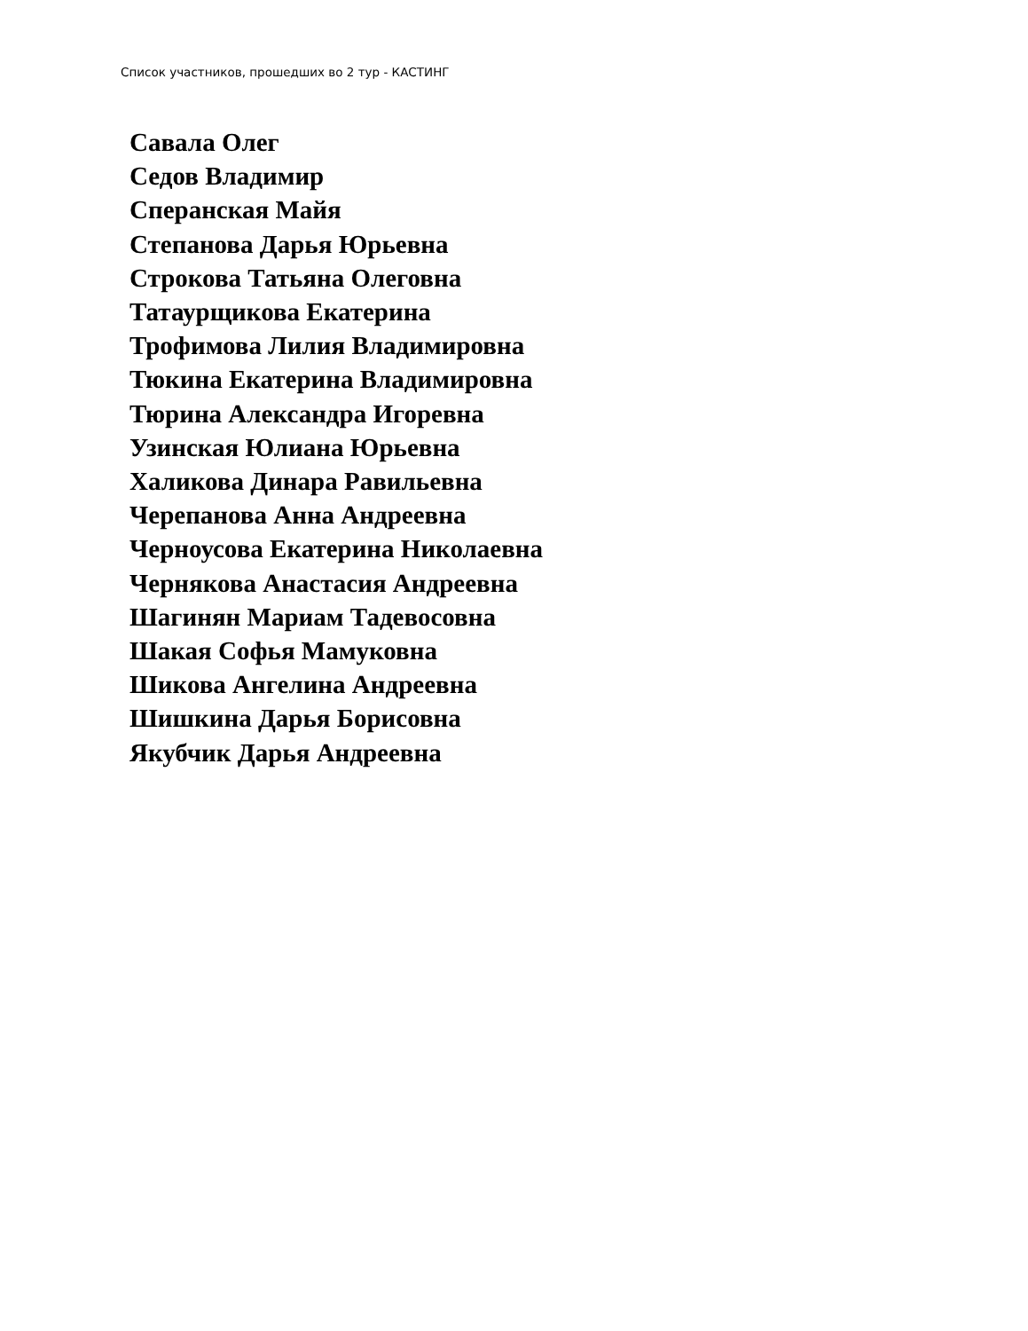Список участников, прошедших во 2 тур - КАСТИНГ
Савала Олег
Седов Владимир
Сперанская Майя
Степанова Дарья Юрьевна
Строкова Татьяна Олеговна
Татаурщикова Екатерина
Трофимова Лилия Владимировна
Тюкина Екатерина Владимировна
Тюрина Александра Игоревна
Узинская Юлиана Юрьевна
Халикова Динара Равильевна
Черепанова Анна Андреевна
Черноусова Екатерина Николаевна
Чернякова Анастасия Андреевна
Шагинян Мариам Тадевосовна
Шакая Софья Мамуковна
Шикова Ангелина Андреевна
Шишкина Дарья Борисовна
Якубчик Дарья Андреевна